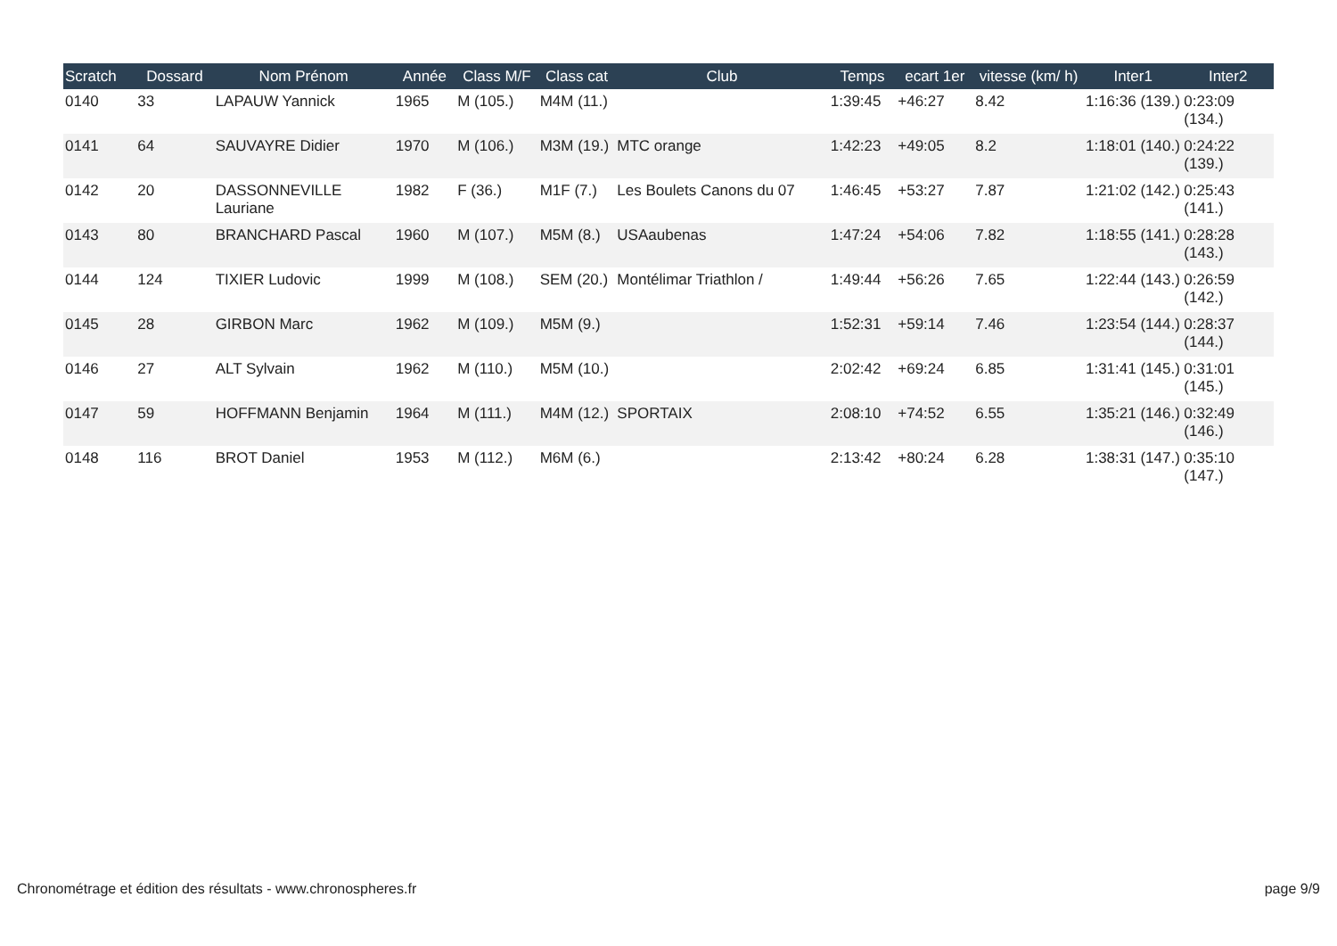| Scratch | Dossard | Nom Prénom | Année | Class M/F | Class cat | Club | Temps | ecart 1er | vitesse (km/ h) | Inter1 | Inter2 |
| --- | --- | --- | --- | --- | --- | --- | --- | --- | --- | --- | --- |
| 0140 | 33 | LAPAUW Yannick | 1965 | M (105.) | M4M (11.) | | 1:39:45 | +46:27 | 8.42 | 1:16:36 (139.) | 0:23:09 (134.) |
| 0141 | 64 | SAUVAYRE Didier | 1970 | M (106.) | M3M (19.) | MTC orange | 1:42:23 | +49:05 | 8.2 | 1:18:01 (140.) | 0:24:22 (139.) |
| 0142 | 20 | DASSONNEVILLE Lauriane | 1982 | F (36.) | M1F (7.) | Les Boulets Canons du 07 | 1:46:45 | +53:27 | 7.87 | 1:21:02 (142.) | 0:25:43 (141.) |
| 0143 | 80 | BRANCHARD Pascal | 1960 | M (107.) | M5M (8.) | USAaubenas | 1:47:24 | +54:06 | 7.82 | 1:18:55 (141.) | 0:28:28 (143.) |
| 0144 | 124 | TIXIER Ludovic | 1999 | M (108.) | SEM (20.) | Montélimar Triathlon / | 1:49:44 | +56:26 | 7.65 | 1:22:44 (143.) | 0:26:59 (142.) |
| 0145 | 28 | GIRBON Marc | 1962 | M (109.) | M5M (9.) | | 1:52:31 | +59:14 | 7.46 | 1:23:54 (144.) | 0:28:37 (144.) |
| 0146 | 27 | ALT Sylvain | 1962 | M (110.) | M5M (10.) | | 2:02:42 | +69:24 | 6.85 | 1:31:41 (145.) | 0:31:01 (145.) |
| 0147 | 59 | HOFFMANN Benjamin | 1964 | M (111.) | M4M (12.) | SPORTAIX | 2:08:10 | +74:52 | 6.55 | 1:35:21 (146.) | 0:32:49 (146.) |
| 0148 | 116 | BROT Daniel | 1953 | M (112.) | M6M (6.) | | 2:13:42 | +80:24 | 6.28 | 1:38:31 (147.) | 0:35:10 (147.) |
Chronométrage et édition des résultats - www.chronospheres.fr
page 9/9